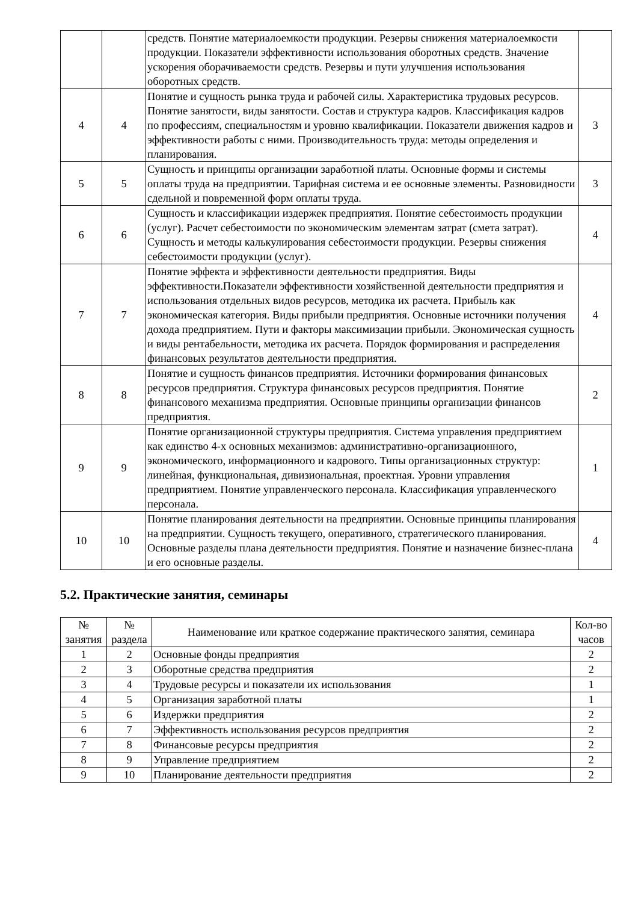| | | средств. Понятие материалоемкости продукции. Резервы снижения материалоемкости продукции. Показатели эффективности использования оборотных средств. Значение ускорения оборачиваемости средств. Резервы и пути улучшения использования оборотных средств. | |
| 4 | 4 | Понятие и сущность рынка труда и рабочей силы. Характеристика трудовых ресурсов. Понятие занятости, виды занятости. Состав и структура кадров. Классификация кадров по профессиям, специальностям и уровню квалификации. Показатели движения кадров и эффективности работы с ними. Производительность труда: методы определения и планирования. | 3 |
| 5 | 5 | Сущность и принципы организации заработной платы. Основные формы и системы оплаты труда на предприятии. Тарифная система и ее основные элементы. Разновидности сдельной и повременной форм оплаты труда. | 3 |
| 6 | 6 | Сущность и классификации издержек предприятия. Понятие себестоимость продукции (услуг). Расчет себестоимости по экономическим элементам затрат (смета затрат). Сущность и методы калькулирования себестоимости продукции. Резервы снижения себестоимости продукции (услуг). | 4 |
| 7 | 7 | Понятие эффекта и эффективности деятельности предприятия. Виды эффективности.Показатели эффективности хозяйственной деятельности предприятия и использования отдельных видов ресурсов, методика их расчета. Прибыль как экономическая категория. Виды прибыли предприятия. Основные источники получения дохода предприятием. Пути и факторы максимизации прибыли. Экономическая сущность и виды рентабельности, методика их расчета. Порядок формирования и распределения финансовых результатов деятельности предприятия. | 4 |
| 8 | 8 | Понятие и сущность финансов предприятия. Источники формирования финансовых ресурсов предприятия. Структура финансовых ресурсов предприятия. Понятие финансового механизма предприятия. Основные принципы организации финансов предприятия. | 2 |
| 9 | 9 | Понятие организационной структуры предприятия. Система управления предприятием как единство 4-х основных механизмов: административно-организационного, экономического, информационного и кадрового. Типы организационных структур: линейная, функциональная, дивизиональная, проектная. Уровни управления предприятием. Понятие управленческого персонала. Классификация управленческого персонала. | 1 |
| 10 | 10 | Понятие планирования деятельности на предприятии. Основные принципы планирования на предприятии. Сущность текущего, оперативного, стратегического планирования. Основные разделы плана деятельности предприятия. Понятие и назначение бизнес-плана и его основные разделы. | 4 |
5.2. Практические занятия, семинары
| № занятия | № раздела | Наименование или краткое содержание практического занятия, семинара | Кол-во часов |
| --- | --- | --- | --- |
| 1 | 2 | Основные фонды предприятия | 2 |
| 2 | 3 | Оборотные средства предприятия | 2 |
| 3 | 4 | Трудовые ресурсы и показатели их использования | 1 |
| 4 | 5 | Организация заработной платы | 1 |
| 5 | 6 | Издержки предприятия | 2 |
| 6 | 7 | Эффективность использования ресурсов предприятия | 2 |
| 7 | 8 | Финансовые ресурсы предприятия | 2 |
| 8 | 9 | Управление предприятием | 2 |
| 9 | 10 | Планирование деятельности предприятия | 2 |